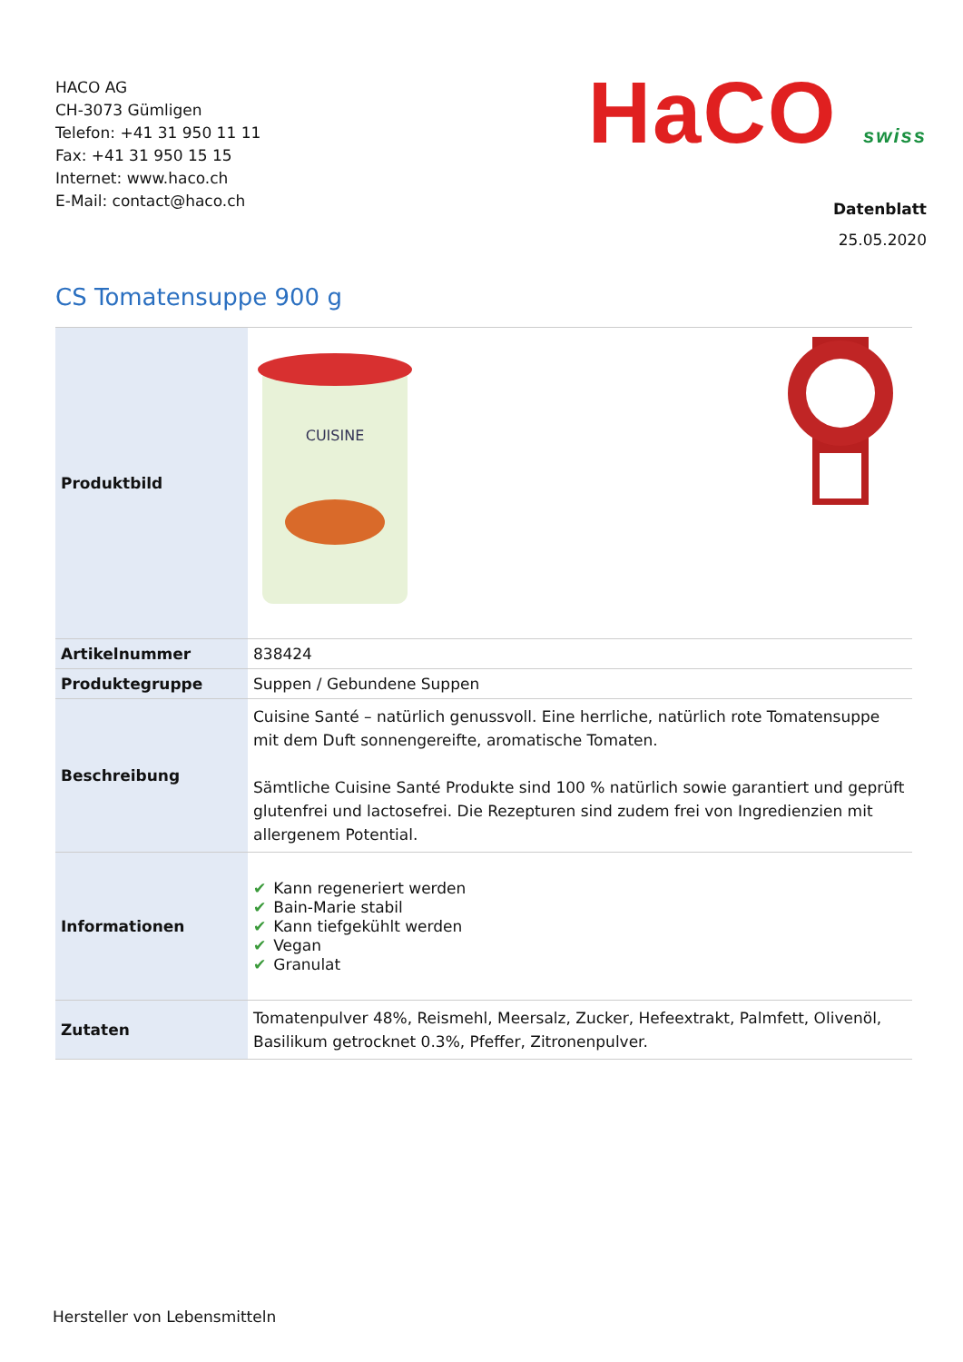HACO AG
CH-3073 Gümligen
Telefon: +41 31 950 11 11
Fax: +41 31 950 15 15
Internet: www.haco.ch
E-Mail: contact@haco.ch
HaCO swiss
Datenblatt
25.05.2020
CS Tomatensuppe 900 g
| Produktbild | CUISINE |
| Artikelnummer | 838424 |
| Produktegruppe | Suppen / Gebundene Suppen |
| Beschreibung | Cuisine Santé – natürlich genussvoll. Eine herrliche, natürlich rote Tomatensuppe mit dem Duft sonnengereifte, aromatische Tomaten. Sämtliche Cuisine Santé Produkte sind 100 % natürlich sowie garantiert und geprüft glutenfrei und lactosefrei. Die Rezepturen sind zudem frei von Ingredienzien mit allergenem Potential. |
| Informationen | ✔ Kann regeneriert werden ✔ Bain-Marie stabil ✔ Kann tiefgekühlt werden ✔ Vegan ✔ Granulat |
| Zutaten | Tomatenpulver 48%, Reismehl, Meersalz, Zucker, Hefeextrakt, Palmfett, Olivenöl, Basilikum getrocknet 0.3%, Pfeffer, Zitronenpulver. |
Hersteller von Lebensmitteln